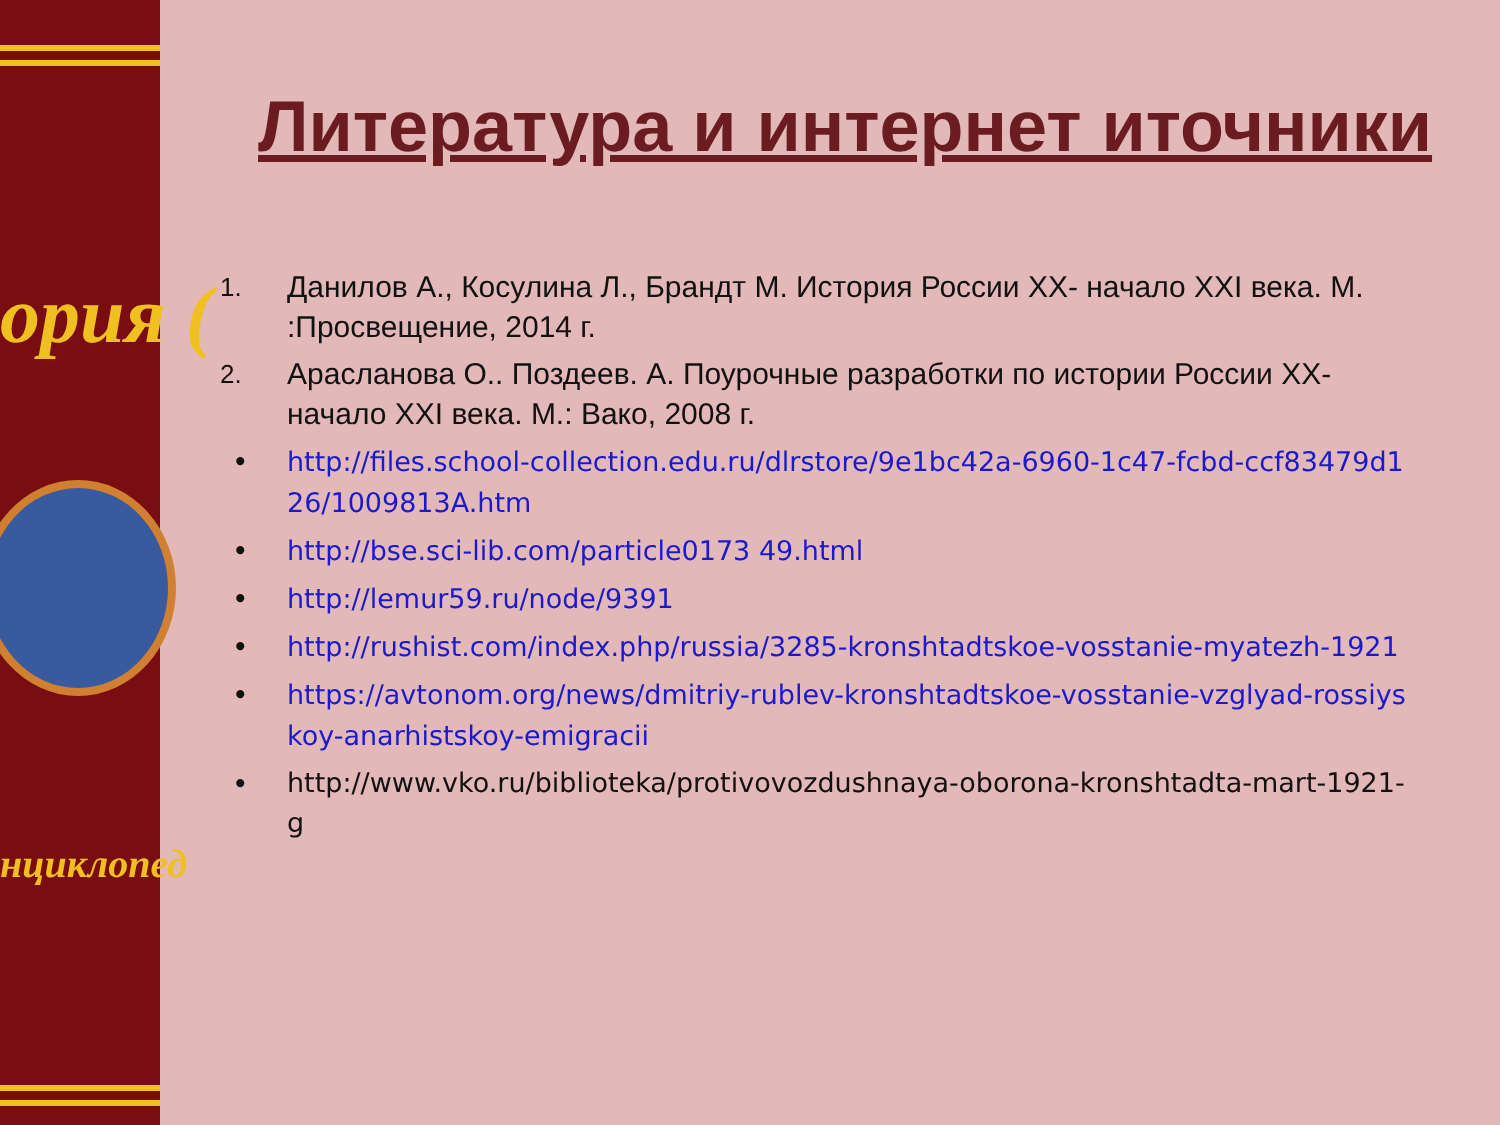ория (
нциклопед
Литература и интернет иточники
1. Данилов А., Косулина Л., Брандт М. История России XX- начало XXI века. М. :Просвещение, 2014 г.
2. Арасланова О.. Поздеев. А. Поурочные разработки по истории России XX- начало XXI века. М.: Вако, 2008 г.
• http://files.school-collection.edu.ru/dlrstore/9e1bc42a-6960-1c47-fcbd-ccf83479d126/1009813A.htm
• http://bse.sci-lib.com/particle0173 49.html
• http://lemur59.ru/node/9391
• http://rushist.com/index.php/russia/3285-kronshtadtskoe-vosstanie-myatezh-1921
• https://avtonom.org/news/dmitriy-rublev-kronshtadtskoe-vosstanie-vzglyad-rossiyskoy-anarhistskoy-emigracii
• http://www.vko.ru/biblioteka/protivovozdushnaya-oborona-kronshtadta-mart-1921-g